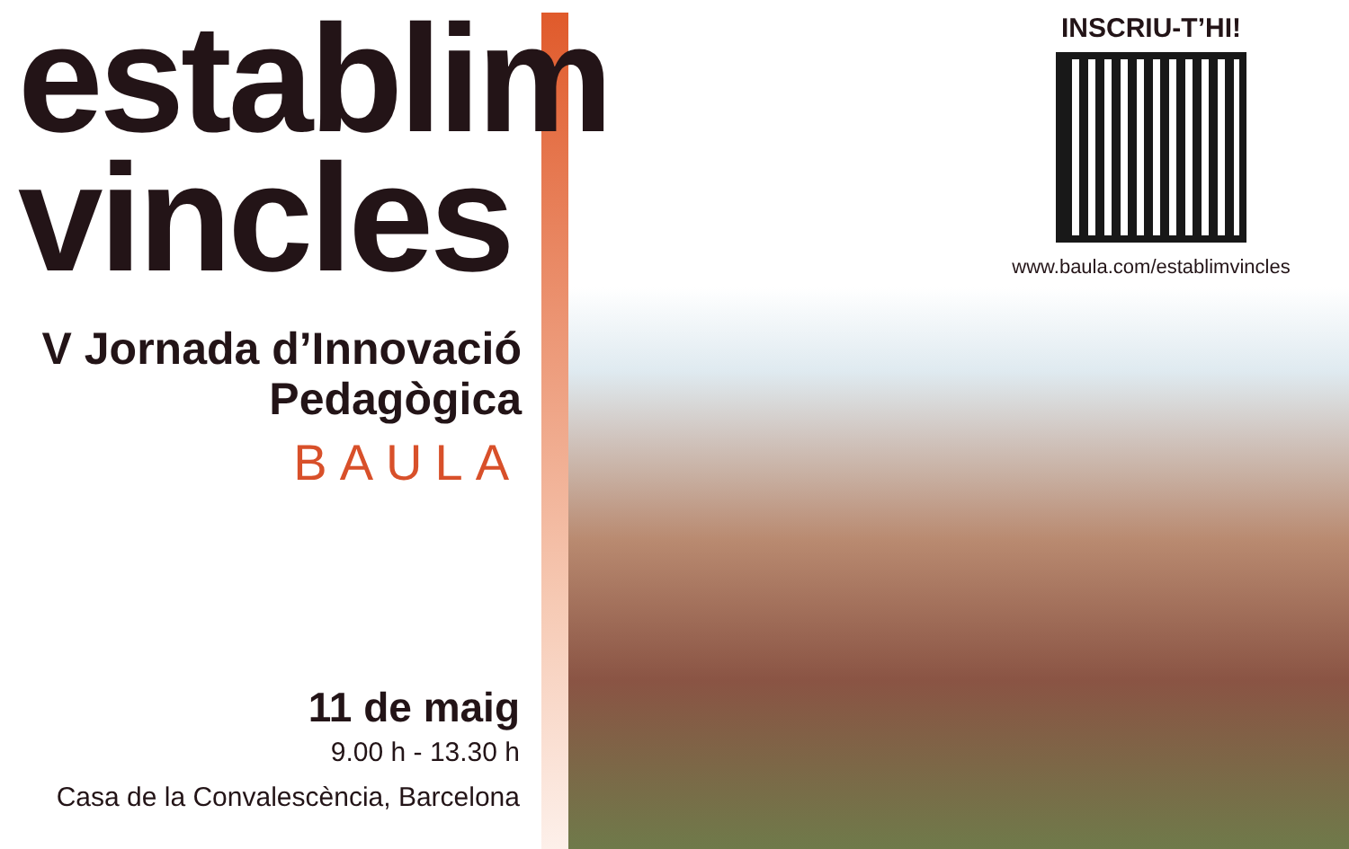establim
vincles
V Jornada d’Innovació Pedagògica
BAULA
11 de maig
9.00 h - 13.30 h
Casa de la Convalescència, Barcelona
INSCRIU-T’HI!
www.baula.com/establimvincles